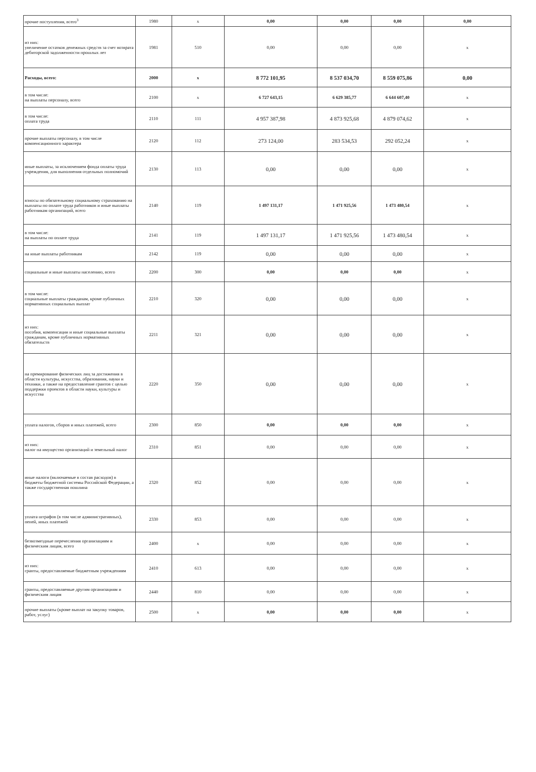| прочие поступления, всего<sup>3</sup> | 1980 | x | 0,00 | 0,00 | 0,00 | 0,00 |
| из них: увеличение остатков денежных средств за счет возврата дебиторской задолженности прошлых лет | 1981 | 510 | 0,00 | 0,00 | 0,00 | x |
| Расходы, всего: | 2000 | x | 8 772 101,95 | 8 537 034,70 | 8 559 075,86 | 0,00 |
| в том числе: на выплаты персоналу, всего | 2100 | x | 6 727 643,15 | 6 629 385,77 | 6 644 607,40 | x |
| в том числе: оплата труда | 2110 | 111 | 4 957 387,98 | 4 873 925,68 | 4 879 074,62 | x |
| прочие выплаты персоналу, в том числе компенсационного характера | 2120 | 112 | 273 124,00 | 283 534,53 | 292 052,24 | x |
| иные выплаты, за исключением фонда оплаты труда учреждения, для выполнения отдельных полномочий | 2130 | 113 | 0,00 | 0,00 | 0,00 | x |
| взносы по обязательному социальному страхованию на выплаты по оплате труда работников и иные выплаты работникам организаций, всего | 2140 | 119 | 1 497 131,17 | 1 471 925,56 | 1 473 480,54 | x |
| в том числе: на выплаты по оплате труда | 2141 | 119 | 1 497 131,17 | 1 471 925,56 | 1 473 480,54 | x |
| на иные выплаты работникам | 2142 | 119 | 0,00 | 0,00 | 0,00 | x |
| социальные и иные выплаты населению, всего | 2200 | 300 | 0,00 | 0,00 | 0,00 | x |
| в том числе: социальные выплаты гражданам, кроме публичных нормативных социальных выплат | 2210 | 320 | 0,00 | 0,00 | 0,00 | x |
| из них: пособия, компенсации и иные социальные выплаты гражданам, кроме публичных нормативных обязательств | 2211 | 321 | 0,00 | 0,00 | 0,00 | x |
| на премирование физических лиц за достижения в области культуры, искусства, образования, науки и техники, а также на предоставление грантов с целью поддержки проектов в области науки, культуры и искусства | 2220 | 350 | 0,00 | 0,00 | 0,00 | x |
| уплата налогов, сборов и иных платежей, всего | 2300 | 850 | 0,00 | 0,00 | 0,00 | x |
| из них: налог на имущество организаций и земельный налог | 2310 | 851 | 0,00 | 0,00 | 0,00 | x |
| иные налоги (включаемые в состав расходов) в бюджеты бюджетной системы Российской Федерации, а также государственная пошлина | 2320 | 852 | 0,00 | 0,00 | 0,00 | x |
| уплата штрафов (в том числе административных), пеней, иных платежей | 2330 | 853 | 0,00 | 0,00 | 0,00 | x |
| безвозмездные перечесления организациям и физическим лицам, всего | 2400 | x | 0,00 | 0,00 | 0,00 | x |
| из них: гранты, предоставляемые бюджетным учреждениям | 2410 | 613 | 0,00 | 0,00 | 0,00 | x |
| гранты, предоставляемые другим организациям и физическим лицам | 2440 | 810 | 0,00 | 0,00 | 0,00 | x |
| прочие выплаты (кроме выплат на закупку товаров, работ, услуг) | 2500 | x | 0,00 | 0,00 | 0,00 | x |